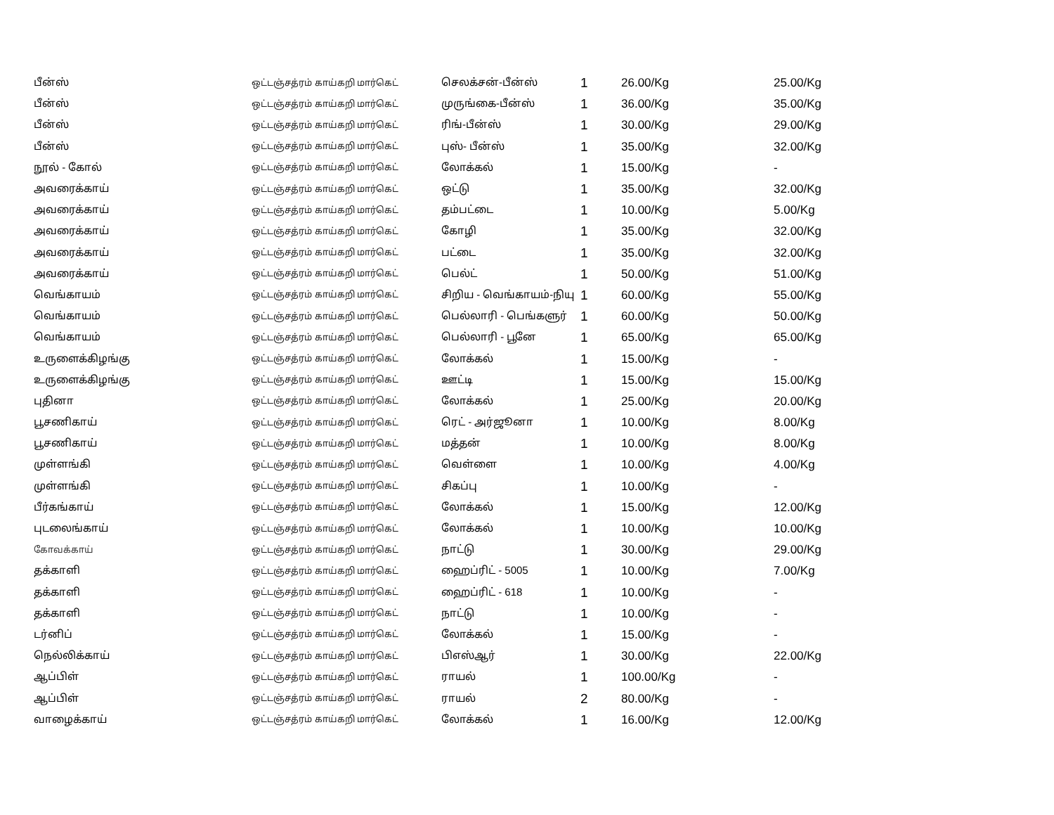| பீன்ஸ் | ஒட்டஞ்சத்ரம் காய்கறி மார்கெட் | செலக்சன்-பீன்ஸ் | 1 | 26.00/Kg | 25.00/Kg |
| பீன்ஸ் | ஒட்டஞ்சத்ரம் காய்கறி மார்கெட் | முருங்கை-பீன்ஸ் | 1 | 36.00/Kg | 35.00/Kg |
| பீன்ஸ் | ஒட்டஞ்சத்ரம் காய்கறி மார்கெட் | ரிங்-பீன்ஸ் | 1 | 30.00/Kg | 29.00/Kg |
| பீன்ஸ் | ஒட்டஞ்சத்ரம் காய்கறி மார்கெட் | புஸ்- பீன்ஸ் | 1 | 35.00/Kg | 32.00/Kg |
| நூல் - கோல் | ஒட்டஞ்சத்ரம் காய்கறி மார்கெட் | லோக்கல் | 1 | 15.00/Kg | - |
| அவரைக்காய் | ஒட்டஞ்சத்ரம் காய்கறி மார்கெட் | ஒட்டு | 1 | 35.00/Kg | 32.00/Kg |
| அவரைக்காய் | ஒட்டஞ்சத்ரம் காய்கறி மார்கெட் | தம்பட்டை | 1 | 10.00/Kg | 5.00/Kg |
| அவரைக்காய் | ஒட்டஞ்சத்ரம் காய்கறி மார்கெட் | கோழி | 1 | 35.00/Kg | 32.00/Kg |
| அவரைக்காய் | ஒட்டஞ்சத்ரம் காய்கறி மார்கெட் | பட்டை | 1 | 35.00/Kg | 32.00/Kg |
| அவரைக்காய் | ஒட்டஞ்சத்ரம் காய்கறி மார்கெட் | பெல்ட் | 1 | 50.00/Kg | 51.00/Kg |
| வெங்காயம் | ஒட்டஞ்சத்ரம் காய்கறி மார்கெட் | சிறிய - வெங்காயம்-நியு | 1 | 60.00/Kg | 55.00/Kg |
| வெங்காயம் | ஒட்டஞ்சத்ரம் காய்கறி மார்கெட் | பெல்லாரி - பெங்களுர் | 1 | 60.00/Kg | 50.00/Kg |
| வெங்காயம் | ஒட்டஞ்சத்ரம் காய்கறி மார்கெட் | பெல்லாரி - பூனே | 1 | 65.00/Kg | 65.00/Kg |
| உருளைக்கிழங்கு | ஒட்டஞ்சத்ரம் காய்கறி மார்கெட் | லோக்கல் | 1 | 15.00/Kg | - |
| உருளைக்கிழங்கு | ஒட்டஞ்சத்ரம் காய்கறி மார்கெட் | ஊட்டி | 1 | 15.00/Kg | 15.00/Kg |
| புதினா | ஒட்டஞ்சத்ரம் காய்கறி மார்கெட் | லோக்கல் | 1 | 25.00/Kg | 20.00/Kg |
| பூசணிகாய் | ஒட்டஞ்சத்ரம் காய்கறி மார்கெட் | ரெட் - அர்ஜூனா | 1 | 10.00/Kg | 8.00/Kg |
| பூசணிகாய் | ஒட்டஞ்சத்ரம் காய்கறி மார்கெட் | மத்தன் | 1 | 10.00/Kg | 8.00/Kg |
| முள்ளங்கி | ஒட்டஞ்சத்ரம் காய்கறி மார்கெட் | வெள்ளை | 1 | 10.00/Kg | 4.00/Kg |
| முள்ளங்கி | ஒட்டஞ்சத்ரம் காய்கறி மார்கெட் | சிகப்பு | 1 | 10.00/Kg | - |
| பீர்கங்காய் | ஒட்டஞ்சத்ரம் காய்கறி மார்கெட் | லோக்கல் | 1 | 15.00/Kg | 12.00/Kg |
| புடலைங்காய் | ஒட்டஞ்சத்ரம் காய்கறி மார்கெட் | லோக்கல் | 1 | 10.00/Kg | 10.00/Kg |
| கோவக்காய் | ஒட்டஞ்சத்ரம் காய்கறி மார்கெட் | நாட்டு | 1 | 30.00/Kg | 29.00/Kg |
| தக்காளி | ஒட்டஞ்சத்ரம் காய்கறி மார்கெட் | ஹைப்ரிட் - 5005 | 1 | 10.00/Kg | 7.00/Kg |
| தக்காளி | ஒட்டஞ்சத்ரம் காய்கறி மார்கெட் | ஹைப்ரிட் - 618 | 1 | 10.00/Kg | - |
| தக்காளி | ஒட்டஞ்சத்ரம் காய்கறி மார்கெட் | நாட்டு | 1 | 10.00/Kg | - |
| டர்னிப் | ஒட்டஞ்சத்ரம் காய்கறி மார்கெட் | லோக்கல் | 1 | 15.00/Kg | - |
| நெல்லிக்காய் | ஒட்டஞ்சத்ரம் காய்கறி மார்கெட் | பிஎஸ்ஆர் | 1 | 30.00/Kg | 22.00/Kg |
| ஆப்பிள் | ஒட்டஞ்சத்ரம் காய்கறி மார்கெட் | ராயல் | 1 | 100.00/Kg | - |
| ஆப்பிள் | ஒட்டஞ்சத்ரம் காய்கறி மார்கெட் | ராயல் | 2 | 80.00/Kg | - |
| வாழைக்காய் | ஒட்டஞ்சத்ரம் காய்கறி மார்கெட் | லோக்கல் | 1 | 16.00/Kg | 12.00/Kg |